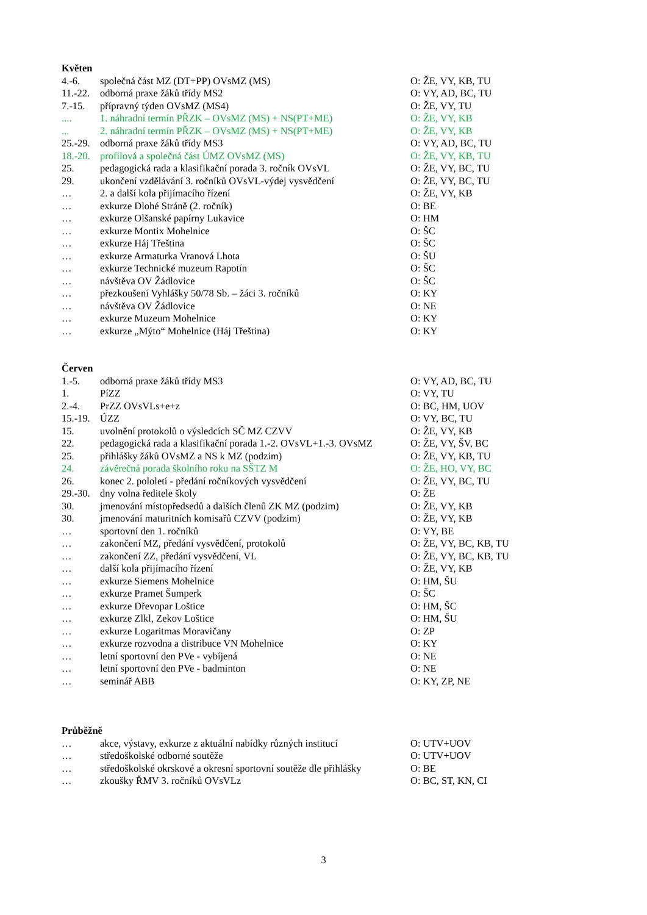Květen
| 4.-6. | společná část MZ (DT+PP) OVsMZ (MS) | O: ŽE, VY, KB, TU |
| 11.-22. | odborná praxe žáků třídy MS2 | O: VY, AD, BC, TU |
| 7.-15. | přípravný týden OVsMZ (MS4) | O: ŽE, VY, TU |
| .... | 1. náhradní termín PŘZK – OVsMZ (MS) + NS(PT+ME) | O: ŽE, VY, KB |
| ... | 2. náhradní termín PŘZK – OVsMZ (MS) + NS(PT+ME) | O: ŽE, VY, KB |
| 25.-29. | odborná praxe žáků třídy MS3 | O: VY, AD, BC, TU |
| 18.-20. | profilová a společná část ÚMZ OVsMZ (MS) | O: ŽE, VY, KB, TU |
| 25. | pedagogická rada a klasifikační porada 3. ročník OVsVL | O: ŽE, VY, BC, TU |
| 29. | ukončení vzdělávání 3. ročníků OVsVL-výdej vysvědčení | O: ŽE, VY, BC, TU |
| … | 2. a další kola přijímacího řízení | O: ŽE, VY, KB |
| … | exkurze Dlohé Stráně (2. ročník) | O: BE |
| … | exkurze Olšanské papírny Lukavice | O: HM |
| … | exkurze Montix Mohelnice | O: ŠC |
| … | exkurze Háj Třeština | O: ŠC |
| … | exkurze Armaturka Vranová Lhota | O: ŠU |
| … | exkurze Technické muzeum Rapotín | O: ŠC |
| … | návštěva OV Žádlovice | O: ŠC |
| … | přezkoušení Vyhlášky 50/78 Sb. – žáci 3. ročníků | O: KY |
| … | návštěva OV Žádlovice | O: NE |
| … | exkurze Muzeum Mohelnice | O: KY |
| … | exkurze „Mýto“ Mohelnice (Háj Třeština) | O: KY |
Červen
| 1.-5. | odborná praxe žáků třídy MS3 | O: VY, AD, BC, TU |
| 1. | PíZZ | O: VY, TU |
| 2.-4. | PrZZ OVsVLs+e+z | O: BC, HM, UOV |
| 15.-19. | ÚZZ | O: VY, BC, TU |
| 15. | uvolnění protokolů o výsledcích SČ MZ CZVV | O: ŽE, VY, KB |
| 22. | pedagogická rada a klasifikační porada 1.-2. OVsVL+1.-3. OVsMZ | O: ŽE, VY, ŠV, BC |
| 25. | přihlášky žáků OVsMZ a NS k MZ (podzim) | O: ŽE, VY, KB, TU |
| 24. | závěrečná porada školního roku na SŠTZ M | O: ŽE, HO, VY, BC |
| 26. | konec 2. pololetí - předání ročníkových vysvědčení | O: ŽE, VY, BC, TU |
| 29.-30. | dny volna ředitele školy | O: ŽE |
| 30. | jmenování místopředsedů a dalších členů ZK MZ (podzim) | O: ŽE, VY, KB |
| 30. | jmenování maturitních komisařů CZVV (podzim) | O: ŽE, VY, KB |
| … | sportovní den 1. ročníků | O: VY, BE |
| … | zakončení MZ, předání vysvědčení, protokolů | O: ŽE, VY, BC, KB, TU |
| … | zakončení ZZ, předání vysvědčení, VL | O: ŽE, VY, BC, KB, TU |
| … | další kola přijímacího řízení | O: ŽE, VY, KB |
| … | exkurze Siemens Mohelnice | O: HM, ŠU |
| … | exkurze Pramet Šumperk | O: ŠC |
| … | exkurze Dřevopar Loštice | O: HM, ŠC |
| … | exkurze Zlkl, Zekov Loštice | O: HM, ŠU |
| … | exkurze Logaritmas Moravičany | O: ZP |
| … | exkurze rozvodna a distribuce VN Mohelnice | O: KY |
| … | letní sportovní den PVe - vybíjená | O: NE |
| … | letní sportovní den PVe - badminton | O: NE |
| … | seminář ABB | O: KY, ZP, NE |
Průběžně
| … | akce, výstavy, exkurze z aktuální nabídky různých institucí | O: UTV+UOV |
| … | středoškolské odborné soutěže | O: UTV+UOV |
| … | středoškolské okrskové a okresní sportovní soutěže dle přihlášky | O: BE |
| … | zkoušky ŘMV 3. ročníků OVsVLz | O: BC, ST, KN, CI |
3